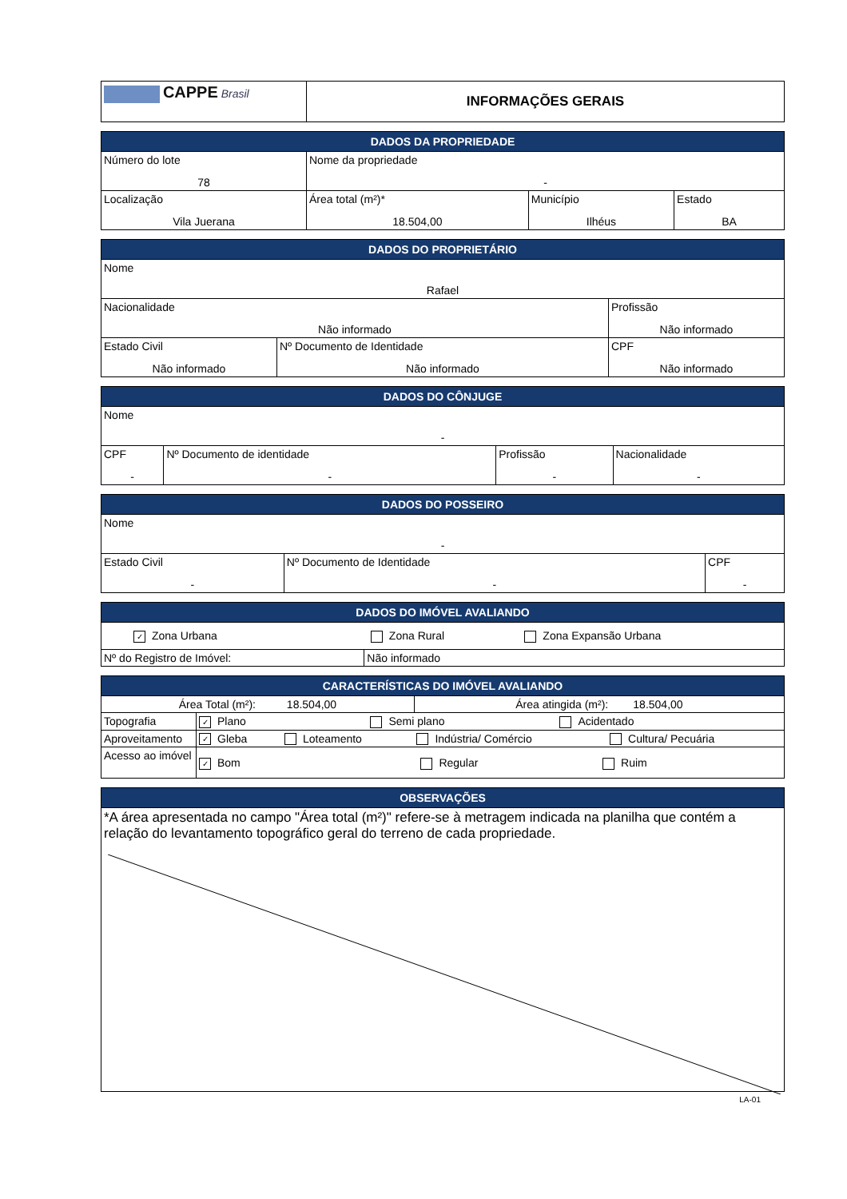| CAPPE Brasil | INFORMAÇÕES GERAIS |
| DADOS DA PROPRIEDADE | | | |
| --- | --- | --- | --- |
| Número do lote 78 | Nome da propriedade - | | |
| Localização Vila Juerana | Área total (m²)* 18.504,00 | Município Ilhéus | Estado BA |
| DADOS DO PROPRIETÁRIO | | |
| --- | --- | --- |
| Nome Rafael | | |
| Nacionalidade Não informado | | Profissão Não informado |
| Estado Civil Não informado | Nº Documento de Identidade Não informado | CPF Não informado |
| DADOS DO CÔNJUGE | | | |
| --- | --- | --- | --- |
| Nome - | | | |
| CPF - | Nº Documento de identidade - | Profissão - | Nacionalidade - |
| DADOS DO POSSEIRO | | |
| --- | --- | --- |
| Nome - | | |
| Estado Civil - | Nº Documento de Identidade - | CPF - |
| DADOS DO IMÓVEL AVALIANDO | | |
| --- | --- | --- |
| ✓ Zona Urbana | Zona Rural | Zona Expansão Urbana |
| Nº do Registro de Imóvel: | Não informado | |
| CARACTERÍSTICAS DO IMÓVEL AVALIANDO | | | | |
| --- | --- | --- | --- | --- |
| Área Total (m²): 18.504,00 | | | Área atingida (m²): 18.504,00 | |
| Topografia | ✓ Plano Semi plano Acidentado | | | |
| Aproveitamento | ✓ Gleba | Loteamento | Indústria/ Comércio | Cultura/ Pecuária |
| Acesso ao imóvel | ✓ Bom Regular Ruim | | | |
| OBSERVAÇÕES |
| --- |
| *A área apresentada no campo "Área total (m²)" refere-se à metragem indicada na planilha que contém a relação do levantamento topográfico geral do terreno de cada propriedade. |
LA-01